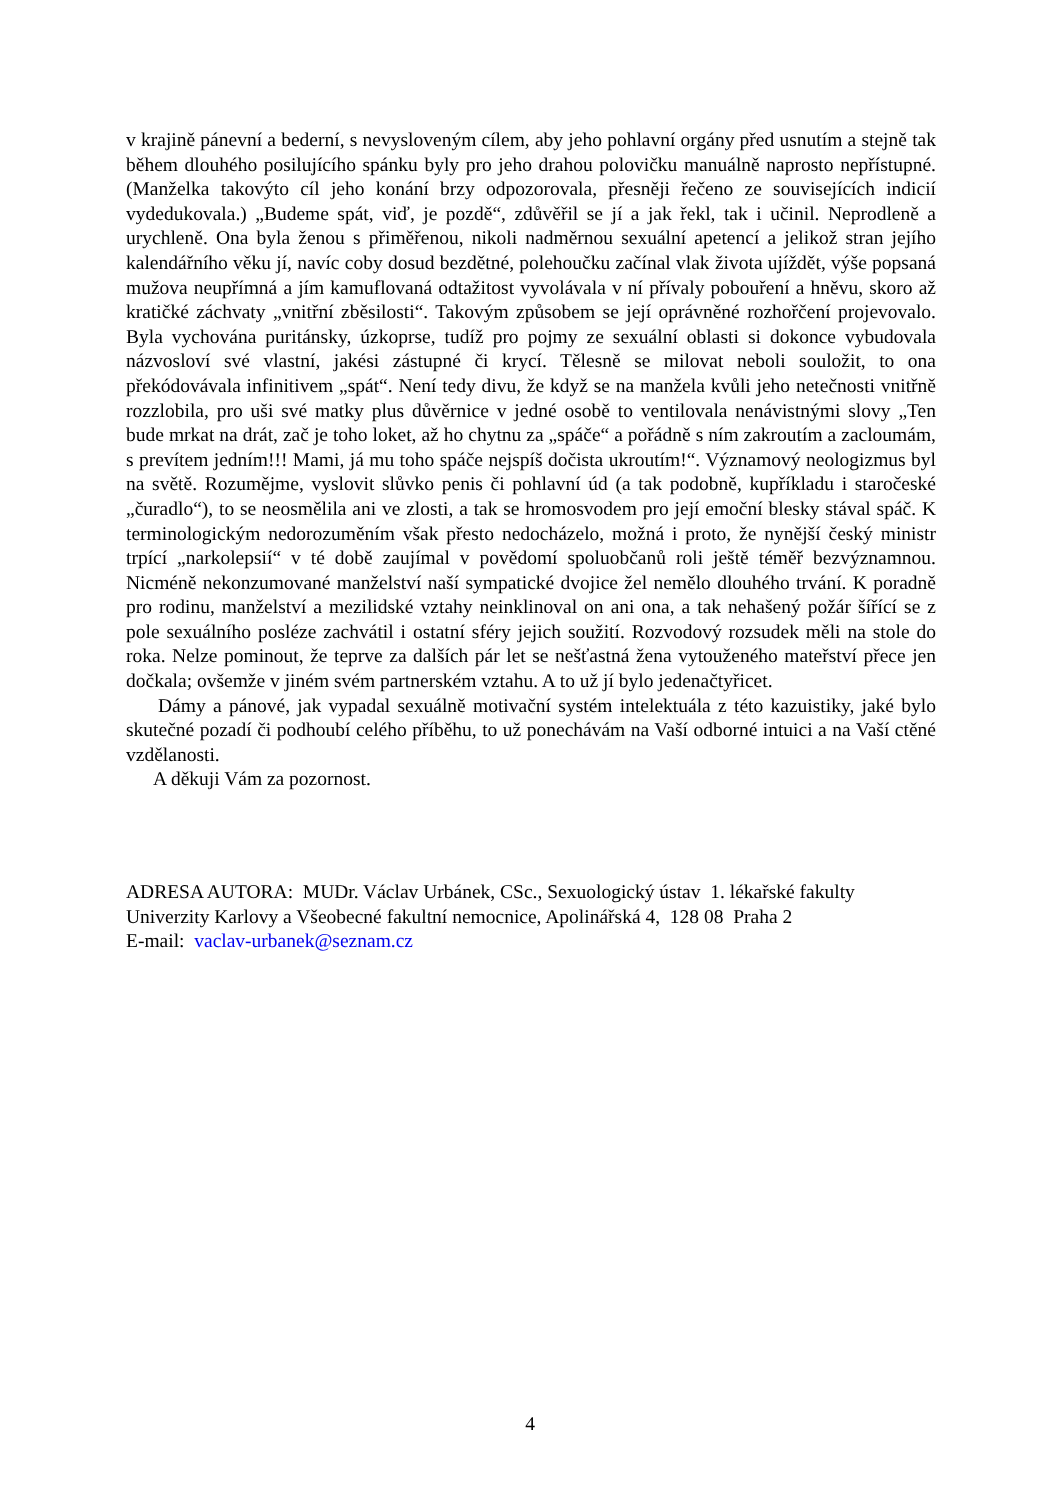v krajině pánevní a bederní, s nevysloveným cílem, aby jeho pohlavní orgány před usnutím a stejně tak během dlouhého posilujícího spánku byly pro jeho drahou polovičku manuálně naprosto nepřístupné. (Manželka takovýto cíl jeho konání brzy odpozorovala, přesněji řečeno ze souvisejících indicií vydedukovala.) „Budeme spát, viď, je pozdě“, zdůvěřil se jí a jak řekl, tak i učinil. Neprodleně a urychleně. Ona byla ženou s přiměřenou, nikoli nadměrnou sexuální apetencí a jelikož stran jejího kalendářního věku jí, navíc coby dosud bezdětné, polehoučku začínal vlak života ujíždět, výše popsaná mužova neupřímná a jím kamuflovaná odtažitost vyvolávala v ní přívaly pobouření a hněvu, skoro až kratičké záchvaty „vnitřní zběsilosti“. Takovým způsobem se její oprávněné rozhořčení projevovalo. Byla vychována puritánsky, úzkoprse, tudíž pro pojmy ze sexuální oblasti si dokonce vybudovala názvosloví své vlastní, jakési zástupné či krycí. Tělesně se milovat neboli souložit, to ona překódovávala infinitivem „spát“. Není tedy divu, že když se na manžela kvůli jeho netečnosti vnitřně rozzlobila, pro uši své matky plus důvěrnice v jedné osobě to ventilovala nenávistnými slovy „Ten bude mrkat na drát, zač je toho loket, až ho chytnu za „spáče“ a pořádně s ním zakroutím a zacloumám, s prevítem jedním!!! Mami, já mu toho spáče nejspíš dočista ukroutím!“. Významový neologizmus byl na světě. Rozumějme, vyslovit slůvko penis či pohlavní úd (a tak podobně, kupříkladu i staročeské „čuradlo“), to se neosmělila ani ve zlosti, a tak se hromosvodem pro její emoční blesky stával spáč. K terminologickým nedorozuměním však přesto nedocházelo, možná i proto, že nynější český ministr trpící „narkolepsií“ v té době zaujímal v povědomí spoluobčanů roli ještě téměř bezvýznamnou. Nicméně nekonzumované manželství naší sympatické dvojice žel nemělo dlouhého trvání. K poradně pro rodinu, manželství a mezilidské vztahy neinklinoval on ani ona, a tak nehašený požár šířící se z pole sexuálního posléze zachvátil i ostatní sféry jejich soužití. Rozvodový rozsudek měli na stole do roka. Nelze pominout, že teprve za dalších pár let se nešťastná žena vytouženého mateřství přece jen dočkala; ovšemže v jiném svém partnerském vztahu. A to už jí bylo jedenačtyřicet.
Dámy a pánové, jak vypadal sexuálně motivační systém intelektuála z této kazuistiky, jaké bylo skutečné pozadí či podhoubí celého příběhu, to už ponechávám na Vaší odborné intuici a na Vaší ctěné vzdělanosti.
A děkuji Vám za pozornost.
ADRESA AUTORA: MUDr. Václav Urbánek, CSc., Sexuologický ústav 1. lékařské fakulty Univerzity Karlovy a Všeobecné fakultní nemocnice, Apolinářská 4, 128 08 Praha 2
E-mail: vaclav-urbanek@seznam.cz
4